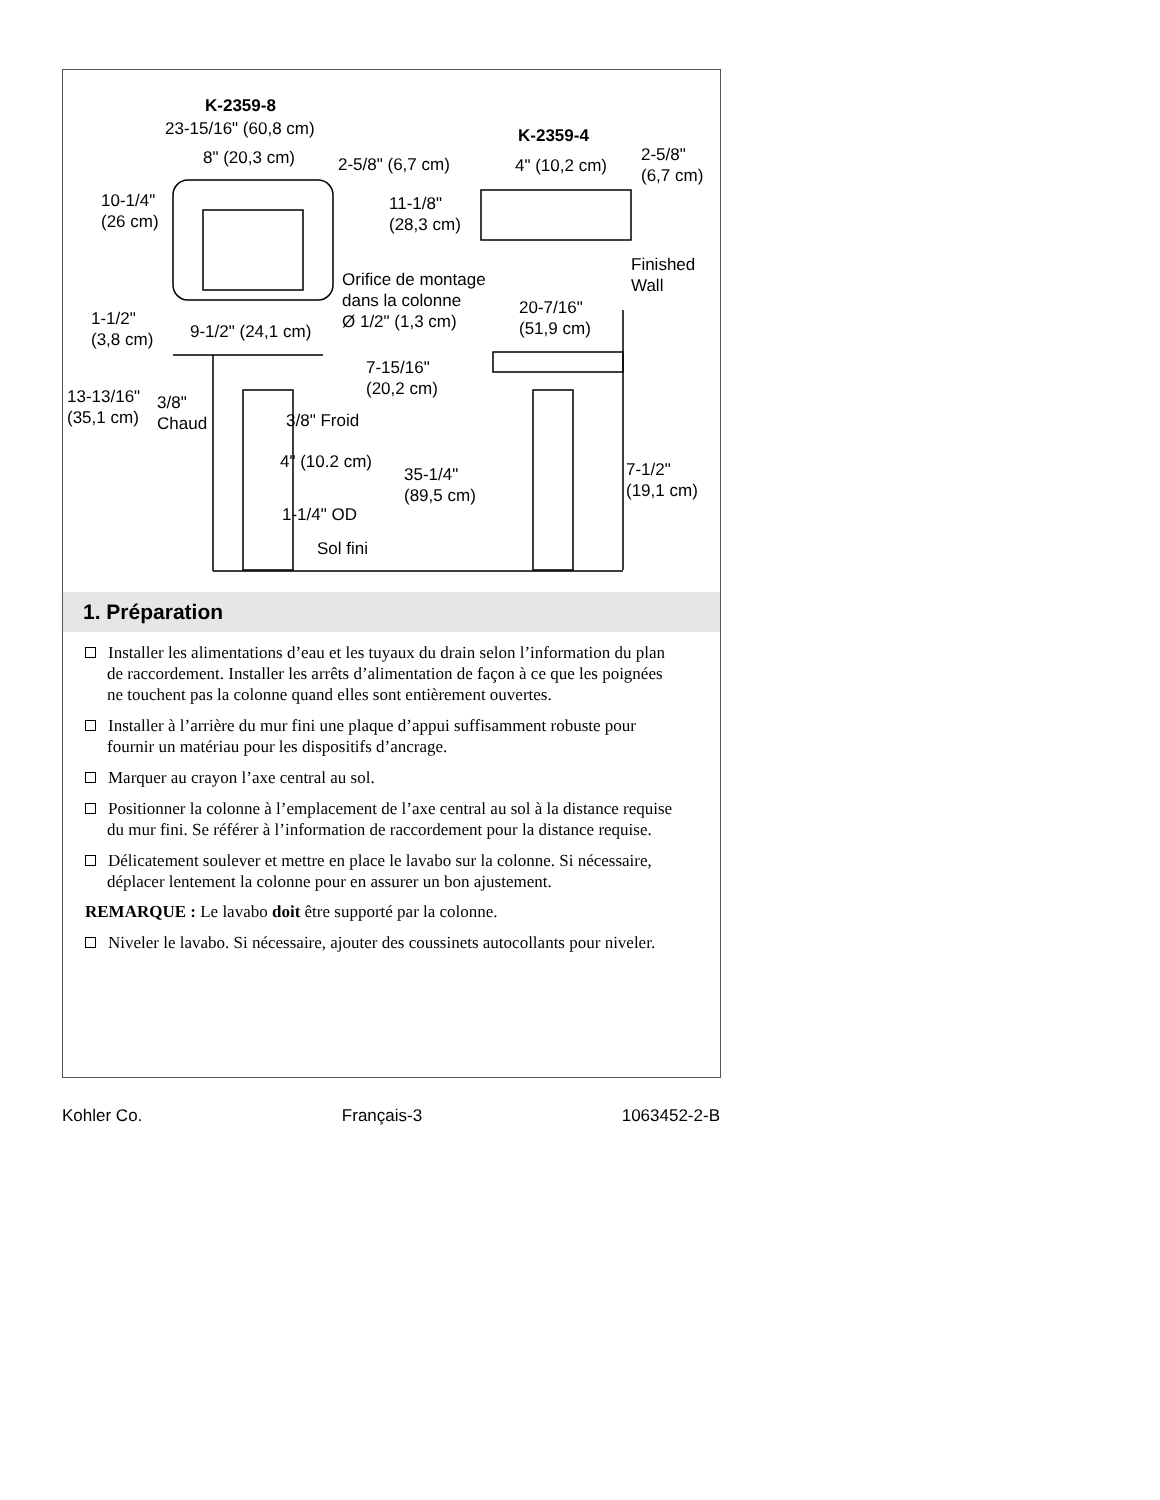K-2359-8
23-15/16" (60,8 cm) K-2359-4
8" (20,3 cm) 2-5/8" (6,7 cm) 4" (10,2 cm)
2-5/8"
(6,7 cm)
10-1/4"
(26 cm)
11-1/8"
(28,3 cm)
Finished
Wall Orifice de montage
dans la colonne
Ø 1/2" (1,3 cm)
20-7/16"
(51,9 cm) 1-1/2"
(3,8 cm) 9-1/2" (24,1 cm)
7-15/16"
(20,2 cm) 13-13/16"
(35,1 cm)
3/8"
Chaud 3/8" Froid
4" (10.2 cm)
35-1/4"
(89,5 cm)
7-1/2"
(19,1 cm)
1-1/4" OD
Sol fini
1. Préparation
Installer les alimentations d’eau et les tuyaux du drain selon l’information du plan de raccordement. Installer les arrêts d’alimentation de façon à ce que les poignées ne touchent pas la colonne quand elles sont entièrement ouvertes.
Installer à l’arrière du mur fini une plaque d’appui suffisamment robuste pour fournir un matériau pour les dispositifs d’ancrage.
Marquer au crayon l’axe central au sol.
Positionner la colonne à l’emplacement de l’axe central au sol à la distance requise du mur fini. Se référer à l’information de raccordement pour la distance requise.
Délicatement soulever et mettre en place le lavabo sur la colonne. Si nécessaire, déplacer lentement la colonne pour en assurer un bon ajustement.
REMARQUE : Le lavabo doit être supporté par la colonne.
Niveler le lavabo. Si nécessaire, ajouter des coussinets autocollants pour niveler.
Kohler Co. Français-3 1063452-2-B